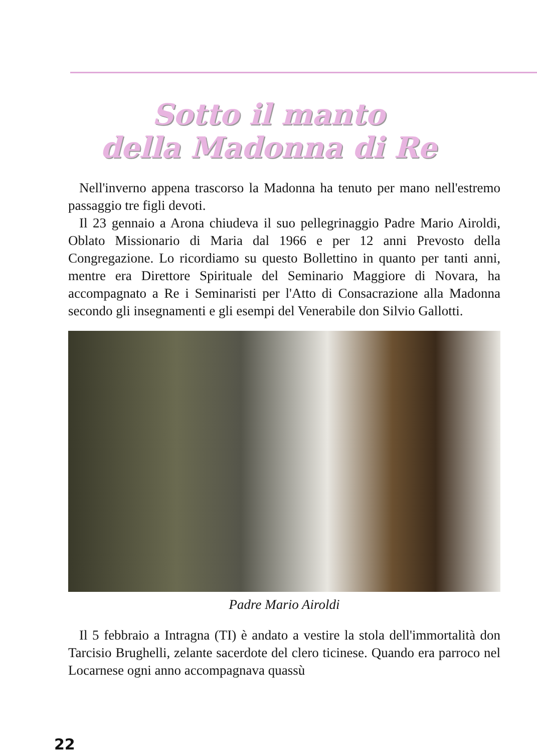Sotto il manto
della Madonna di Re
Nell'inverno appena trascorso la Madonna ha tenuto per mano nell'estremo passaggio tre figli devoti.
Il 23 gennaio a Arona chiudeva il suo pellegrinaggio Padre Mario Airoldi, Oblato Missionario di Maria dal 1966 e per 12 anni Prevosto della Congregazione. Lo ricordiamo su questo Bollettino in quanto per tanti anni, mentre era Direttore Spirituale del Seminario Maggiore di Novara, ha accompagnato a Re i Seminaristi per l'Atto di Consacrazione alla Madonna secondo gli insegnamenti e gli esempi del Venerabile don Silvio Gallotti.
Padre Mario Airoldi
Il 5 febbraio a Intragna (TI) è andato a vestire la stola dell'immortalità don Tarcisio Brughelli, zelante sacerdote del clero ticinese. Quando era parroco nel Locarnese ogni anno accompagnava quassù
22